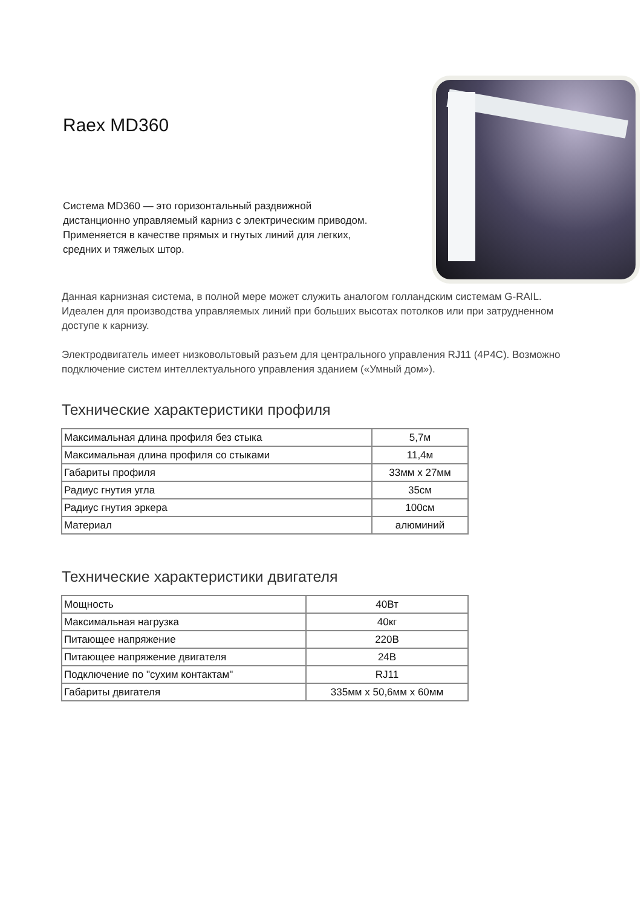Raex MD360
Система MD360 — это горизонтальный раздвижной дистанционно управляемый карниз с электрическим приводом. Применяется в качестве прямых и гнутых линий для легких, средних и тяжелых штор.
Данная карнизная система, в полной мере может служить аналогом голландским системам G-RAIL. Идеален для производства управляемых линий при больших высотах потолков или при затрудненном доступе к карнизу.
Электродвигатель имеет низковольтовый разъем для центрального управления RJ11 (4P4C). Возможно подключение систем интеллектуального управления зданием («Умный дом»).
Технические характеристики профиля
| Максимальная длина профиля без стыка | 5,7м |
| Максимальная длина профиля со стыками | 11,4м |
| Габариты профиля | 33мм х 27мм |
| Радиус гнутия угла | 35см |
| Радиус гнутия эркера | 100см |
| Материал | алюминий |
Технические характеристики двигателя
| Мощность | 40Вт |
| Максимальная нагрузка | 40кг |
| Питающее напряжение | 220В |
| Питающее напряжение двигателя | 24В |
| Подключение по "сухим контактам" | RJ11 |
| Габариты двигателя | 335мм х 50,6мм х 60мм |